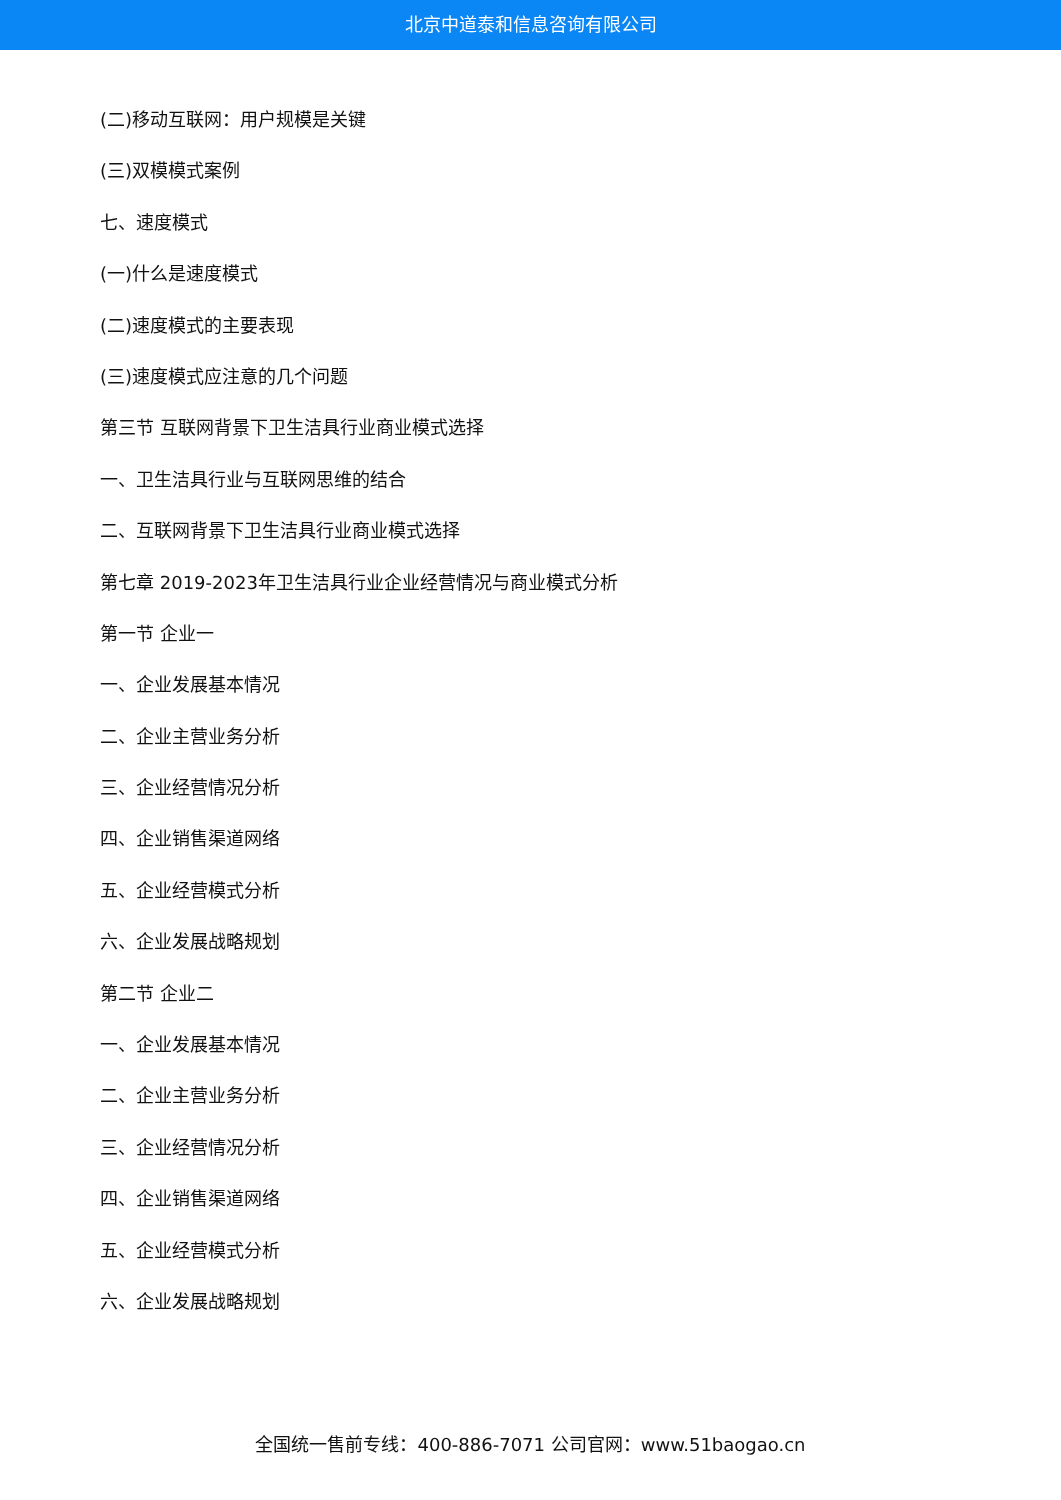北京中道泰和信息咨询有限公司
(二)移动互联网：用户规模是关键
(三)双模模式案例
七、速度模式
(一)什么是速度模式
(二)速度模式的主要表现
(三)速度模式应注意的几个问题
第三节 互联网背景下卫生洁具行业商业模式选择
一、卫生洁具行业与互联网思维的结合
二、互联网背景下卫生洁具行业商业模式选择
第七章 2019-2023年卫生洁具行业企业经营情况与商业模式分析
第一节 企业一
一、企业发展基本情况
二、企业主营业务分析
三、企业经营情况分析
四、企业销售渠道网络
五、企业经营模式分析
六、企业发展战略规划
第二节 企业二
一、企业发展基本情况
二、企业主营业务分析
三、企业经营情况分析
四、企业销售渠道网络
五、企业经营模式分析
六、企业发展战略规划
全国统一售前专线：400-886-7071 公司官网：www.51baogao.cn